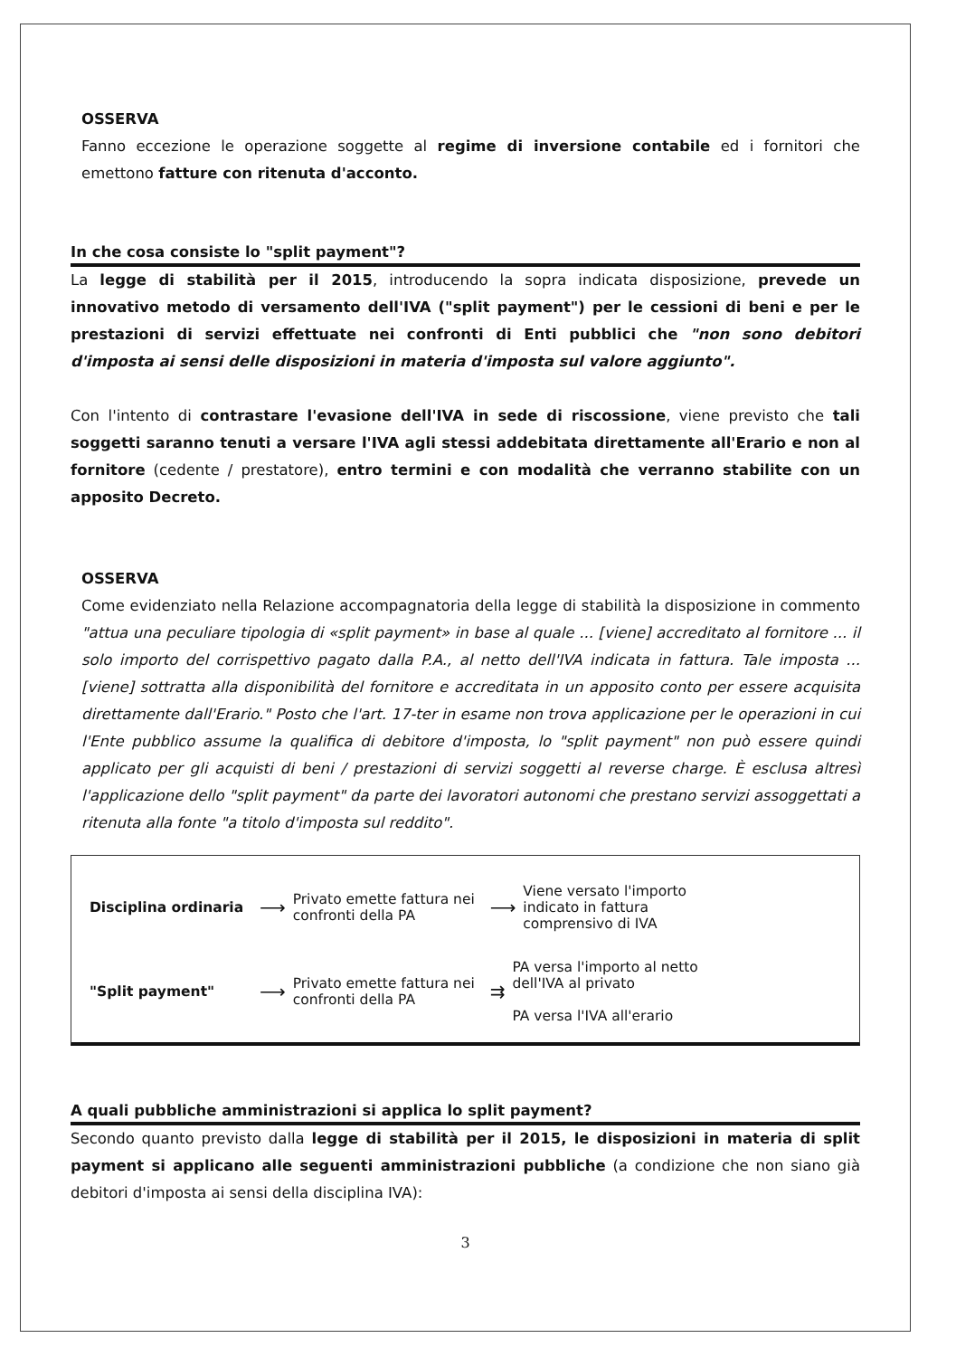OSSERVA
Fanno eccezione le operazione soggette al regime di inversione contabile ed i fornitori che emettono fatture con ritenuta d'acconto.
In che cosa consiste lo "split payment"?
La legge di stabilità per il 2015, introducendo la sopra indicata disposizione, prevede un innovativo metodo di versamento dell'IVA ("split payment") per le cessioni di beni e per le prestazioni di servizi effettuate nei confronti di Enti pubblici che "non sono debitori d'imposta ai sensi delle disposizioni in materia d'imposta sul valore aggiunto".
Con l'intento di contrastare l'evasione dell'IVA in sede di riscossione, viene previsto che tali soggetti saranno tenuti a versare l'IVA agli stessi addebitata direttamente all'Erario e non al fornitore (cedente / prestatore), entro termini e con modalità che verranno stabilite con un apposito Decreto.
OSSERVA
Come evidenziato nella Relazione accompagnatoria della legge di stabilità la disposizione in commento "attua una peculiare tipologia di «split payment» in base al quale ... [viene] accreditato al fornitore ... il solo importo del corrispettivo pagato dalla P.A., al netto dell'IVA indicata in fattura. Tale imposta ... [viene] sottratta alla disponibilità del fornitore e accreditata in un apposito conto per essere acquisita direttamente dall'Erario." Posto che l'art. 17-ter in esame non trova applicazione per le operazioni in cui l'Ente pubblico assume la qualifica di debitore d'imposta, lo "split payment" non può essere quindi applicato per gli acquisti di beni / prestazioni di servizi soggetti al reverse charge. È esclusa altresì l'applicazione dello "split payment" da parte dei lavoratori autonomi che prestano servizi assoggettati a ritenuta alla fonte "a titolo d'imposta sul reddito".
Disciplina ordinaria ⟶ Privato emette fattura nei confronti della PA ⟶ Viene versato l'importo indicato in fattura comprensivo di IVA
"Split payment" ⟶ Privato emette fattura nei confronti della PA ⇉ PA versa l'importo al netto dell'IVA al privato
PA versa l'IVA all'erario
A quali pubbliche amministrazioni si applica lo split payment?
Secondo quanto previsto dalla legge di stabilità per il 2015, le disposizioni in materia di split payment si applicano alle seguenti amministrazioni pubbliche (a condizione che non siano già debitori d'imposta ai sensi della disciplina IVA):
3